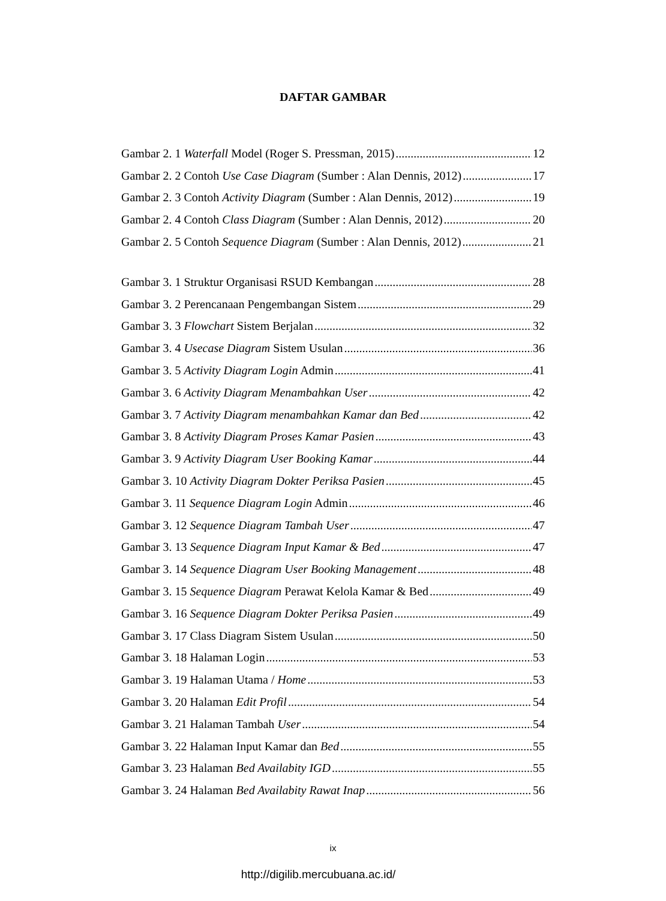DAFTAR GAMBAR
Gambar 2. 1 Waterfall Model (Roger S. Pressman, 2015) 12
Gambar 2. 2 Contoh Use Case Diagram (Sumber : Alan Dennis, 2012) 17
Gambar 2. 3 Contoh Activity Diagram (Sumber : Alan Dennis, 2012) 19
Gambar 2. 4 Contoh Class Diagram (Sumber : Alan Dennis, 2012) 20
Gambar 2. 5 Contoh Sequence Diagram (Sumber : Alan Dennis, 2012) 21
Gambar 3. 1 Struktur Organisasi RSUD Kembangan 28
Gambar 3. 2 Perencanaan Pengembangan Sistem 29
Gambar 3. 3 Flowchart Sistem Berjalan 32
Gambar 3. 4 Usecase Diagram Sistem Usulan 36
Gambar 3. 5 Activity Diagram Login Admin 41
Gambar 3. 6 Activity Diagram Menambahkan User 42
Gambar 3. 7 Activity Diagram menambahkan Kamar dan Bed 42
Gambar 3. 8 Activity Diagram Proses Kamar Pasien 43
Gambar 3. 9 Activity Diagram User Booking Kamar 44
Gambar 3. 10 Activity Diagram Dokter Periksa Pasien 45
Gambar 3. 11 Sequence Diagram Login Admin 46
Gambar 3. 12 Sequence Diagram Tambah User 47
Gambar 3. 13 Sequence Diagram Input Kamar & Bed 47
Gambar 3. 14 Sequence Diagram User Booking Management 48
Gambar 3. 15 Sequence Diagram Perawat Kelola Kamar & Bed 49
Gambar 3. 16 Sequence Diagram Dokter Periksa Pasien 49
Gambar 3. 17 Class Diagram Sistem Usulan 50
Gambar 3. 18 Halaman Login 53
Gambar 3. 19 Halaman Utama / Home 53
Gambar 3. 20 Halaman Edit Profil 54
Gambar 3. 21 Halaman Tambah User 54
Gambar 3. 22 Halaman Input Kamar dan Bed 55
Gambar 3. 23 Halaman Bed Availabity IGD 55
Gambar 3. 24 Halaman Bed Availabity Rawat Inap 56
ix
http://digilib.mercubuana.ac.id/